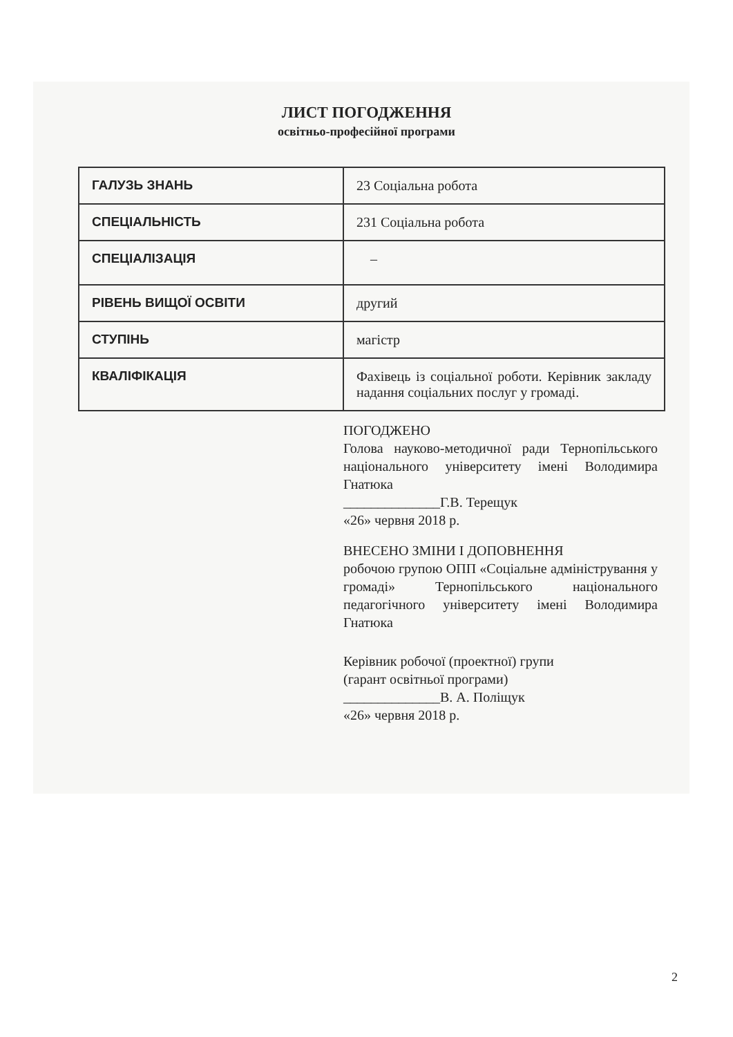ЛИСТ ПОГОДЖЕННЯ
освітньо-професійної програми
| ГАЛУЗЬ ЗНАНЬ | 23 Соціальна робота |
| СПЕЦІАЛЬНІСТЬ | 231 Соціальна робота |
| СПЕЦІАЛІЗАЦІЯ | – |
| РІВЕНЬ ВИЩОЇ ОСВІТИ | другий |
| СТУПІНЬ | магістр |
| КВАЛІФІКАЦІЯ | Фахівець із соціальної роботи. Керівник закладу надання соціальних послуг у громаді. |
ПОГОДЖЕНО
Голова науково-методичної ради Тернопільського національного університету імені Володимира Гнатюка
______________Г.В. Терещук
«26» червня 2018 р.
ВНЕСЕНО ЗМІНИ І ДОПОВНЕННЯ
робочою групою ОПП «Соціальне адміністрування у громаді» Тернопільського національного педагогічного університету імені Володимира Гнатюка
Керівник робочої (проектної) групи
(гарант освітньої програми)
______________В. А. Поліщук
«26» червня 2018 р.
2